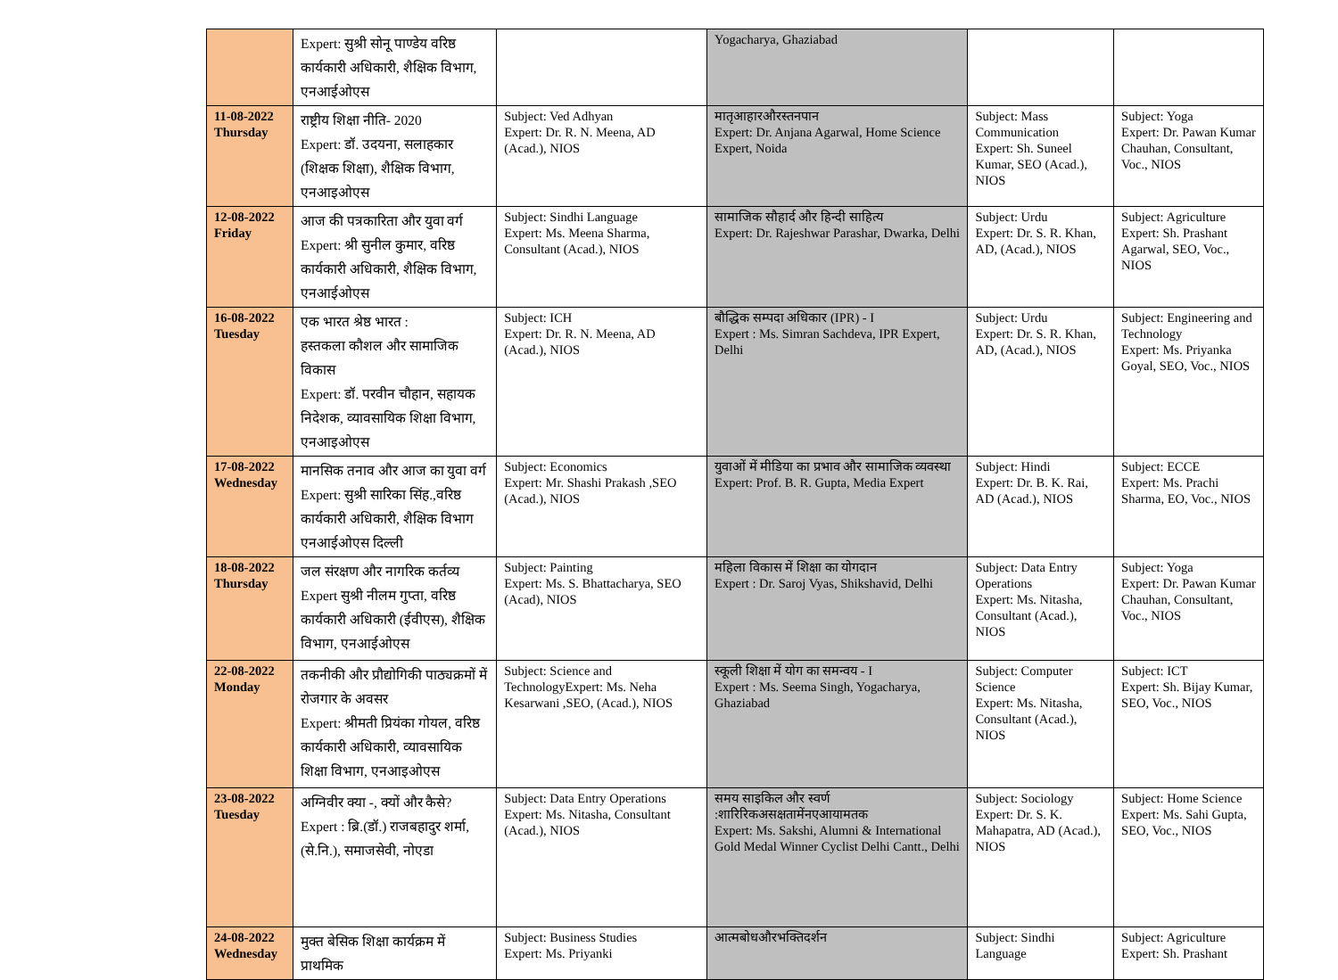| | Expert: सुश्री सोनू पाण्डेय वरिष्ठ कार्यकारी अधिकारी, शैक्षिक विभाग, एनआईओएस | | Yogacharya, Ghaziabad | | |
| 11-08-2022 Thursday | राष्ट्रीय शिक्षा नीति- 2020 Expert: डॉ. उदयना, सलाहकार (शिक्षक शिक्षा), शैक्षिक विभाग, एनआइओएस | Subject: Ved Adhyan Expert: Dr. R. N. Meena, AD (Acad.), NIOS | मातृआहारऔरस्तनपान Expert: Dr. Anjana Agarwal, Home Science Expert, Noida | Subject: Mass Communication Expert: Sh. Suneel Kumar, SEO (Acad.), NIOS | Subject: Yoga Expert: Dr. Pawan Kumar Chauhan, Consultant, Voc., NIOS |
| 12-08-2022 Friday | आज की पत्रकारिता और युवा वर्ग Expert: श्री सुनील कुमार, वरिष्ठ कार्यकारी अधिकारी, शैक्षिक विभाग, एनआईओएस | Subject: Sindhi Language Expert: Ms. Meena Sharma, Consultant (Acad.), NIOS | सामाजिक सौहार्द और हिन्दी साहित्य Expert: Dr. Rajeshwar Parashar, Dwarka, Delhi | Subject: Urdu Expert: Dr. S. R. Khan, AD, (Acad.), NIOS | Subject: Agriculture Expert: Sh. Prashant Agarwal, SEO, Voc., NIOS |
| 16-08-2022 Tuesday | एक भारत श्रेष्ठ भारत : हस्तकला कौशल और सामाजिक विकास Expert: डॉ. परवीन चौहान, सहायक निदेशक, व्यावसायिक शिक्षा विभाग, एनआइओएस | Subject: ICH Expert: Dr. R. N. Meena, AD (Acad.), NIOS | बौद्धिक सम्पदा अधिकार (IPR) - I Expert : Ms. Simran Sachdeva, IPR Expert, Delhi | Subject: Urdu Expert: Dr. S. R. Khan, AD, (Acad.), NIOS | Subject: Engineering and Technology Expert: Ms. Priyanka Goyal, SEO, Voc., NIOS |
| 17-08-2022 Wednesday | मानसिक तनाव और आज का युवा वर्ग Expert: सुश्री सारिका सिंह.,वरिष्ठ कार्यकारी अधिकारी, शैक्षिक विभाग एनआईओएस दिल्ली | Subject: Economics Expert: Mr. Shashi Prakash ,SEO (Acad.), NIOS | युवाओं में मीडिया का प्रभाव और सामाजिक व्यवस्था Expert: Prof. B. R. Gupta, Media Expert | Subject: Hindi Expert: Dr. B. K. Rai, AD (Acad.), NIOS | Subject: ECCE Expert: Ms. Prachi Sharma, EO, Voc., NIOS |
| 18-08-2022 Thursday | जल संरक्षण और नागरिक कर्तव्य Expert सुश्री नीलम गुप्ता, वरिष्ठ कार्यकारी अधिकारी (ईवीएस), शैक्षिक विभाग, एनआईओएस | Subject: Painting Expert: Ms. S. Bhattacharya, SEO (Acad), NIOS | महिला विकास में शिक्षा का योगदान Expert : Dr. Saroj Vyas, Shikshavid, Delhi | Subject: Data Entry Operations Expert: Ms. Nitasha, Consultant (Acad.), NIOS | Subject: Yoga Expert: Dr. Pawan Kumar Chauhan, Consultant, Voc., NIOS |
| 22-08-2022 Monday | तकनीकी और प्रौद्योगिकी पाठ्यक्रमों में रोजगार के अवसर Expert: श्रीमती प्रियंका गोयल, वरिष्ठ कार्यकारी अधिकारी, व्यावसायिक शिक्षा विभाग, एनआइओएस | Subject: Science and TechnologyExpert: Ms. Neha Kesarwani ,SEO, (Acad.), NIOS | स्कूली शिक्षा में योग का समन्वय - I Expert : Ms. Seema Singh, Yogacharya, Ghaziabad | Subject: Computer Science Expert: Ms. Nitasha, Consultant (Acad.), NIOS | Subject: ICT Expert: Sh. Bijay Kumar, SEO, Voc., NIOS |
| 23-08-2022 Tuesday | अग्निवीर क्या -, क्यों और कैसे? Expert : ब्रि.(डॉ.) राजबहादुर शर्मा,(से.नि.), समाजसेवी, नोएडा | Subject: Data Entry Operations Expert: Ms. Nitasha, Consultant (Acad.), NIOS | समय साइकिल और स्वर्ण :शारिरिकअसक्षतामेंनएआयामतक Expert: Ms. Sakshi, Alumni & International Gold Medal Winner Cyclist Delhi Cantt., Delhi | Subject: Sociology Expert: Dr. S. K. Mahapatra, AD (Acad.), NIOS | Subject: Home Science Expert: Ms. Sahi Gupta, SEO, Voc., NIOS |
| 24-08-2022 Wednesday | मुक्त बेसिक शिक्षा कार्यक्रम में प्राथमिक | Subject: Business Studies Expert: Ms. Priyanki | आत्मबोधऔरभक्तिदर्शन | Subject: Sindhi Language | Subject: Agriculture Expert: Sh. Prashant |